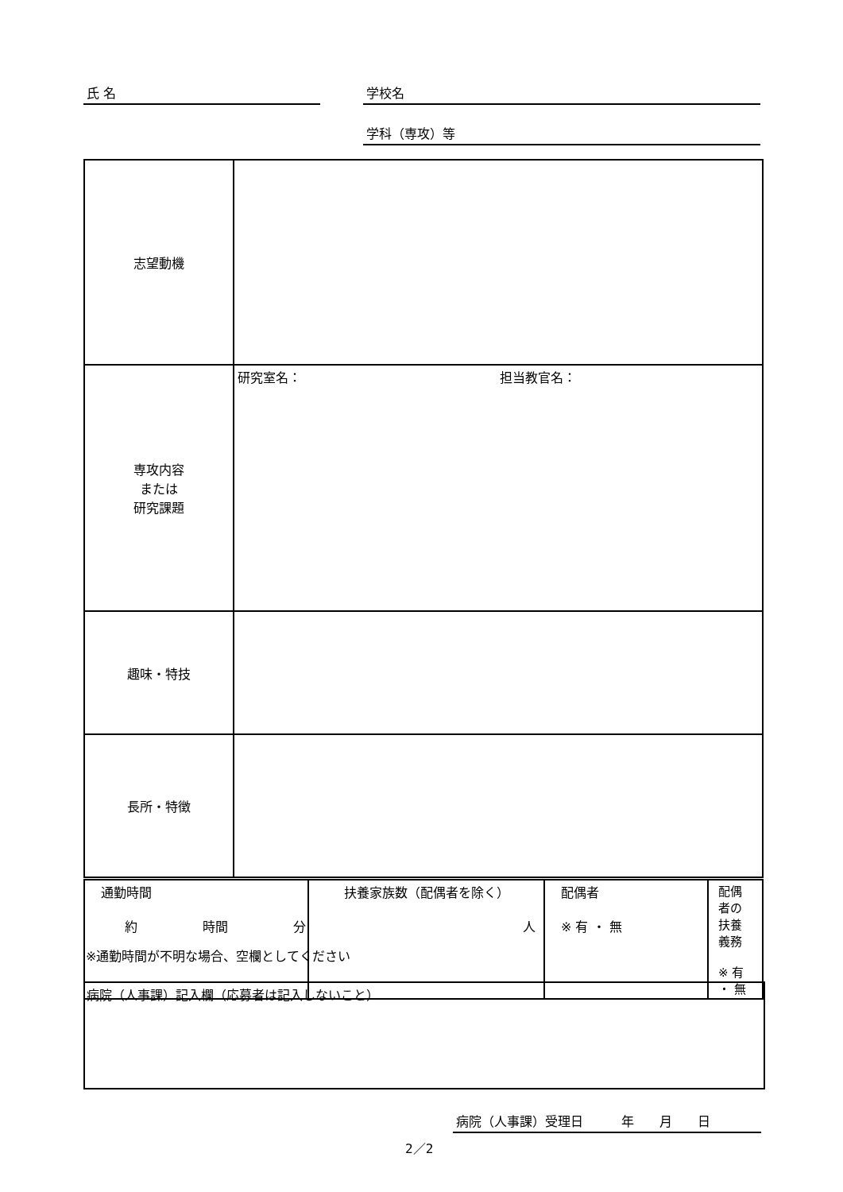氏 名 学校名
学科（専攻）等
| 志望動機 | |
| 専攻内容 または 研究課題 | 研究室名： 担当教官名： |
| 趣味・特技 | |
| 長所・特徴 | |
| 通勤時間 約 時間 分 | 扶養家族数（配偶者を除く） 人 | 配偶者 ※ 有 ・ 無 | 配偶者の扶養義務 ※ 有 ・ 無 |
※通勤時間が不明な場合、空欄としてください
病院（人事課）記入欄（応募者は記入しないこと）
病院（人事課）受理日　　　年　　月　　日
2／2